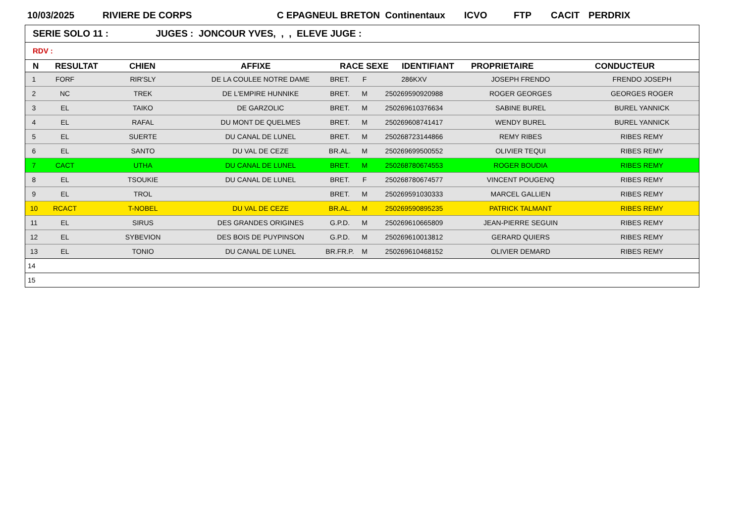10/03/2025 RIVIERE DE CORPS C EPAGNEUL BRETON Continentaux ICVO FTP CACIT PERDRIX
SERIE SOLO 11 : JUGES : JONCOUR YVES, , , ELEVE JUGE :
RDV :
| N | RESULTAT | CHIEN | AFFIXE | RACE SEXE | IDENTIFIANT | PROPRIETAIRE | CONDUCTEUR |
| --- | --- | --- | --- | --- | --- | --- | --- |
| 1 | FORF | RIR'SLY | DE LA COULEE NOTRE DAME | BRET. | F | 286KXV | JOSEPH FRENDO | FRENDO JOSEPH |
| 2 | NC | TREK | DE L'EMPIRE HUNNIKE | BRET. | M | 250269590920988 | ROGER GEORGES | GEORGES ROGER |
| 3 | EL | TAIKO | DE GARZOLIC | BRET. | M | 250269610376634 | SABINE BUREL | BUREL YANNICK |
| 4 | EL | RAFAL | DU MONT DE QUELMES | BRET. | M | 250269608741417 | WENDY BUREL | BUREL YANNICK |
| 5 | EL | SUERTE | DU CANAL DE LUNEL | BRET. | M | 250268723144866 | REMY RIBES | RIBES REMY |
| 6 | EL | SANTO | DU VAL DE CEZE | BR.AL. | M | 250269699500552 | OLIVIER TEQUI | RIBES REMY |
| 7 | CACT | UTHA | DU CANAL DE LUNEL | BRET. | M | 250268780674553 | ROGER BOUDIA | RIBES REMY |
| 8 | EL | TSOUKIE | DU CANAL DE LUNEL | BRET. | F | 250268780674577 | VINCENT POUGENQ | RIBES REMY |
| 9 | EL | TROL | | BRET. | M | 250269591030333 | MARCEL GALLIEN | RIBES REMY |
| 10 | RCACT | T-NOBEL | DU VAL DE CEZE | BR.AL. | M | 250269590895235 | PATRICK TALMANT | RIBES REMY |
| 11 | EL | SIRUS | DES GRANDES ORIGINES | G.P.D. | M | 250269610665809 | JEAN-PIERRE SEGUIN | RIBES REMY |
| 12 | EL | SYBEVION | DES BOIS DE PUYPINSON | G.P.D. | M | 250269610013812 | GERARD QUIERS | RIBES REMY |
| 13 | EL | TONIO | DU CANAL DE LUNEL | BR.FR.P. | M | 250269610468152 | OLIVIER DEMARD | RIBES REMY |
| 14 | | | | | | | | |
| 15 | | | | | | | | |